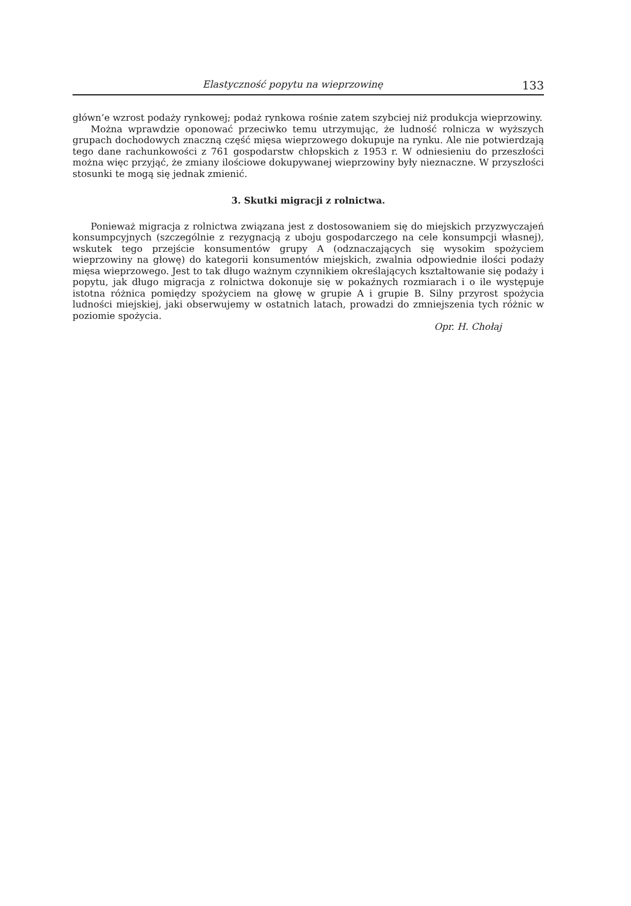Elastyczność popytu na wieprzowinę 133
główn’e wzrost podaży rynkowej; podaż rynkowa rośnie zatem szybciej niż produkcja wieprzowiny.
Można wprawdzie oponować przeciwko temu utrzymując, że ludność rolnicza w wyższych grupach dochodowych znaczną część mięsa wieprzowego dokupuje na rynku. Ale nie potwierdzają tego dane rachunkowości z 761 gospodarstw chłopskich z 1953 r. W odniesieniu do przeszłości można więc przyjąć, że zmiany ilościowe dokupywanej wieprzowiny były nieznaczne. W przyszłości stosunki te mogą się jednak zmienić.
3. Skutki migracji z rolnictwa.
Ponieważ migracja z rolnictwa związana jest z dostosowaniem się do miejskich przyzwyczajeń konsumpcyjnych (szczególnie z rezygnacją z uboju gospodarczego na cele konsumpcji własnej), wskutek tego przejście konsumentów grupy A (odznaczających się wysokim spożyciem wieprzowiny na głowę) do kategorii konsumentów miejskich, zwalnia odpowiednie ilości podaży mięsa wieprzowego. Jest to tak długo ważnym czynnikiem określających kształtowanie się podaży i popytu, jak długo migracja z rolnictwa dokonuje się w pokaźnych rozmiarach i o ile występuje istotna różnica pomiędzy spożyciem na głowę w grupie A i grupie B. Silny przyrost spożycia ludności miejskiej, jaki obserwujemy w ostatnich latach, prowadzi do zmniejszenia tych różnic w poziomie spożycia.
Opr. H. Chołaj